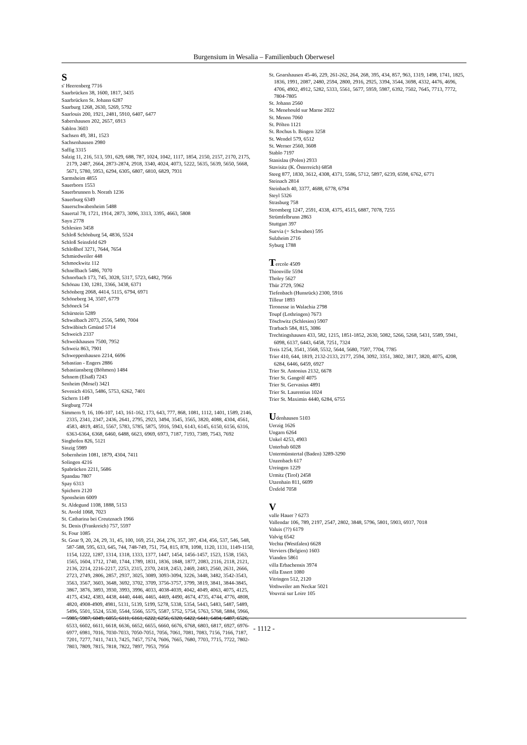Burgensium in Wesalia – Familienbuch Oberwesel
S
s' Heerenberg 7716
Saarbrücken 38, 1600, 1817, 3435
Saarbrücken St. Johann 6287
Saarburg 1268, 2630, 5269, 5792
Saarlouis 200, 1921, 2481, 5910, 6407, 6477
Sabershausen 202, 2657, 6913
Sablon 3603
Sachsen 49, 381, 1523
Sachsenhausen 2980
Saffig 3315
Salzig 11, 216, 513, 591, 629, 688, 787, 1024, 1042, 1117, 1854, 2150, 2157, 2170, 2175, 2179, 2487, 2664, 2873-2874, 2918, 3340, 4024, 4073, 5222, 5635, 5639, 5650, 5668, 5671, 5780, 5953, 6294, 6305, 6807, 6810, 6829, 7931
Sarmsheim 4855
Sauerborn 1553
Sauerbrunnen b. Norath 1236
Sauerburg 6349
Sauerschwabenheim 5488
Sauertal 78, 1721, 1914, 2873, 3096, 3313, 3395, 4663, 5808
Sayn 2778
Schlesien 3458
Schloß Schönburg 54, 4836, 5524
Schloß Seinsfeld 629
Schloßhof 3271, 7644, 7654
Schmiedweiler 448
Schmockwitz 112
Schnellbach 5486, 7070
Schnorbach 173, 745, 3028, 5317, 5723, 6482, 7956
Schönau 130, 1281, 3366, 3438, 6371
Schönberg 2068, 4414, 5115, 6794, 6971
Schöneberg 34, 3507, 6779
Schöneck 54
Schürstein 5289
Schwalbach 2073, 2556, 5490, 7004
Schwäbisch Gmünd 5714
Schweich 2337
Schweikhausen 7500, 7952
Schweiz 863, 7901
Schweppenhausen 2214, 6696
Sebastian - Engers 2886
Sebastiansberg (Böhmen) 1484
Sehnem (Elsaß) 7243
Senheim (Mosel) 3421
Sevenich 4163, 5486, 5753, 6262, 7401
Sichern 1149
Siegburg 7724
Simmern 9, 16, 106-107, 143, 161-162, 173, 643, 777, 868, 1081, 1112, 1401, 1589, 2146, 2335, 2341, 2347, 2436, 2641, 2795, 2923, 3494, 3545, 3565, 3820, 4088, 4304, 4561, 4583, 4819, 4851, 5567, 5783, 5785, 5875, 5916, 5943, 6143, 6145, 6150, 6156, 6316, 6363-6364, 6368, 6460, 6488, 6623, 6969, 6973, 7187, 7193, 7389, 7543, 7692
Singhofen 826, 5121
Sinzig 5989
Sobernheim 1081, 1879, 4304, 7411
Solingen 4216
Spabrücken 2211, 5686
Spandau 7807
Spay 6313
Spichern 2120
Sponsheim 6009
St. Aldegund 1108, 1888, 5153
St. Avold 1068, 7023
St. Catharina bei Creutznach 1966
St. Denis (Frankreich) 757, 5597
St. Four 1085
St. Goar 9, 20, 24, 29, 31, 45, 100, 169, 251, 264, 276, 357, 397, 434, 456, 537, 546, 548, 587-588, 595, 633, 645, 744, 748-749, 751, 754, 815, 878, 1098, 1120, 1131, 1149-1150, 1154, 1222, 1287, 1314, 1318, 1333, 1377, 1447, 1454, 1456-1457, 1523, 1538, 1563, 1565, 1604, 1712, 1740, 1744, 1789, 1831, 1836, 1848, 1877, 2083, 2116, 2118, 2121, 2136, 2214, 2216-2217, 2253, 2315, 2370, 2418, 2453, 2469, 2483, 2560, 2631, 2666, 2723, 2749, 2806, 2857, 2937, 3025, 3089, 3093-3094, 3226, 3448, 3482, 3542-3543, 3563, 3567, 3603, 3648, 3692, 3702, 3709, 3756-3757, 3799, 3819, 3841, 3844-3845, 3867, 3876, 3893, 3930, 3993, 3996, 4033, 4038-4039, 4042, 4049, 4063, 4075, 4125, 4175, 4342, 4383, 4438, 4440, 4446, 4465, 4469, 4490, 4674, 4735, 4744, 4776, 4808, 4820, 4908-4909, 4981, 5131, 5139, 5199, 5278, 5338, 5354, 5443, 5483, 5487, 5489, 5496, 5501, 5524, 5530, 5544, 5566, 5575, 5587, 5752, 5754, 5763, 5768, 5884, 5966, 5985, 5987, 6049, 6055, 6111, 6161, 6222, 6256, 6320, 6422, 6441, 6484, 6487, 6526, 6533, 6602, 6611, 6618, 6636, 6652, 6655, 6660, 6676, 6768, 6803, 6817, 6927, 6976-6977, 6981, 7016, 7030-7033, 7050-7051, 7056, 7061, 7081, 7083, 7156, 7166, 7187, 7201, 7277, 7411, 7413, 7425, 7457, 7574, 7606, 7665, 7680, 7703, 7715, 7722, 7802-7803, 7809, 7815, 7818, 7822, 7897, 7953, 7956
St. Goarshausen 45-46, 229, 261-262, 264, 268, 395, 434, 857, 963, 1319, 1498, 1741, 1825, 1836, 1991, 2087, 2480, 2594, 2800, 2916, 2925, 3394, 3544, 3698, 4332, 4476, 4696, 4706, 4902, 4912, 5282, 5333, 5561, 5677, 5959, 5987, 6392, 7502, 7645, 7713, 7772, 7804-7805
St. Johann 2560
St. Menehould sur Marne 2022
St. Menon 7060
St. Pölten 1121
St. Rochus b. Bingen 3258
St. Wendel 579, 6512
St. Werner 2560, 3608
Stablo 7197
Stanislau (Polen) 2933
Stavisitz (K. Österreich) 6858
Steeg 877, 1830, 3612, 4308, 4371, 5586, 5712, 5897, 6239, 6598, 6762, 6771
Steinach 2814
Steinbach 40, 3377, 4688, 6778, 6794
Steyl 5326
Strasburg 758
Stromberg 1247, 2591, 4338, 4375, 4515, 6887, 7078, 7255
Strümfelbrunn 2863
Stuttgart 397
Suevia (= Schwaben) 595
Sulzheim 2716
Syburg 1788
Tercole 4509
Thionville 5594
Tholey 5627
Thür 2729, 5962
Tiefenbach (Hunsrück) 2300, 5916
Tilleur 1893
Tironesse in Walachia 2798
Toupf (Lothringen) 7673
Töschwitz (Schlesien) 5907
Trarbach 584, 815, 3086
Trechtingshausen 433, 582, 1215, 1851-1852, 2630, 5082, 5266, 5268, 5431, 5589, 5941, 6098, 6137, 6443, 6458, 7251, 7324
Treis 1254, 3541, 3568, 5532, 5644, 5680, 7597, 7704, 7785
Trier 410, 644, 1819, 2132-2133, 2177, 2594, 3092, 3351, 3802, 3817, 3820, 4075, 4208, 6284, 6446, 6459, 6927
Trier St. Antonius 2132, 6678
Trier St. Gangolf 4075
Trier St. Gervasius 4891
Trier St. Laurentius 1024
Trier St. Maximin 4440, 6284, 6755
Udenhausen 5103
Uerzig 1626
Ungarn 6264
Unkel 4253, 4903
Unterhub 6028
Untermünstertal (Baden) 3289-3290
Unzenbach 617
Ureingen 1229
Urmitz (Tirol) 2458
Utzenhain 811, 6699
Ürsfeld 7058
V
valle Hauer ? 6273
Vallendar 106, 789, 2197, 2547, 2802, 3848, 5796, 5801, 5903, 6937, 7018
Valuis (??) 6179
Valvig 6542
Vechta (Westfalen) 6628
Verviers (Belgien) 1603
Vianden 5861
villa Erbachensis 3974
villa Essert 1080
Vitringen 512, 2120
Vothweiler am Neckar 5021
Vouvrai sur Loire 105
- 1112 -